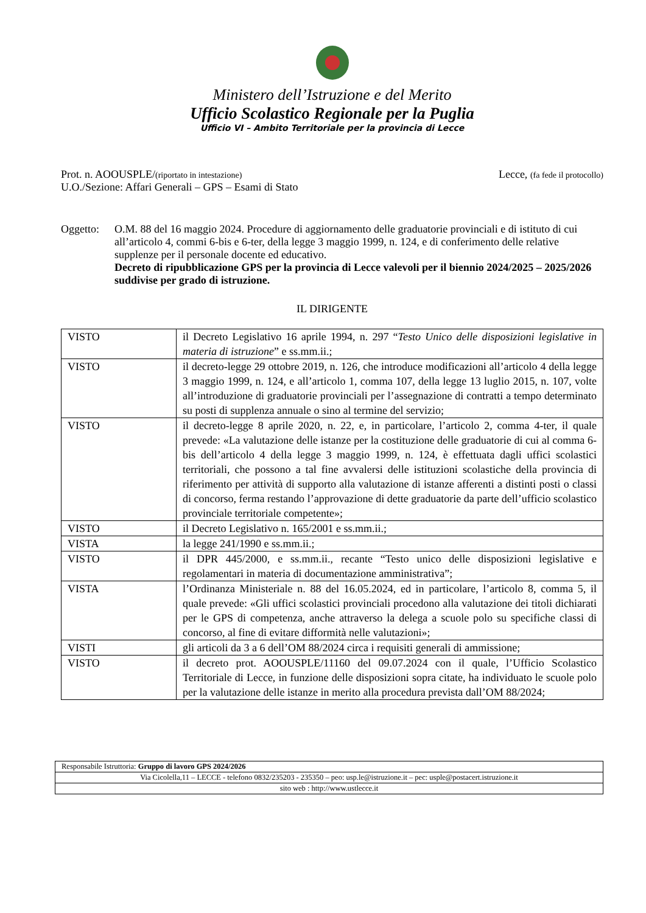Ministero dell’Istruzione e del Merito
Ufficio Scolastico Regionale per la Puglia
Ufficio VI – Ambito Territoriale per la provincia di Lecce
Prot. n. AOOUSPLE/(riportato in intestazione)
U.O./Sezione: Affari Generali – GPS – Esami di Stato
Lecce, (fa fede il protocollo)
Oggetto: O.M. 88 del 16 maggio 2024. Procedure di aggiornamento delle graduatorie provinciali e di istituto di cui all’articolo 4, commi 6-bis e 6-ter, della legge 3 maggio 1999, n. 124, e di conferimento delle relative supplenze per il personale docente ed educativo.
Decreto di ripubblicazione GPS per la provincia di Lecce valevoli per il biennio 2024/2025 – 2025/2026 suddivise per grado di istruzione.
IL DIRIGENTE
| VISTO | il Decreto Legislativo 16 aprile 1994, n. 297 “ Testo Unico delle disposizioni legislative in materia di istruzione ” e ss.mm.ii.; |
| VISTO | il decreto-legge 29 ottobre 2019, n. 126, che introduce modificazioni all’articolo 4 della legge 3 maggio 1999, n. 124, e all’articolo 1, comma 107, della legge 13 luglio 2015, n. 107, volte all’introduzione di graduatorie provinciali per l’assegnazione di contratti a tempo determinato su posti di supplenza annuale o sino al termine del servizio; |
| VISTO | il decreto-legge 8 aprile 2020, n. 22, e, in particolare, l’articolo 2, comma 4-ter, il quale prevede: «La valutazione delle istanze per la costituzione delle graduatorie di cui al comma 6-bis dell’articolo 4 della legge 3 maggio 1999, n. 124, è effettuata dagli uffici scolastici territoriali, che possono a tal fine avvalersi delle istituzioni scolastiche della provincia di riferimento per attività di supporto alla valutazione di istanze afferenti a distinti posti o classi di concorso, ferma restando l’approvazione di dette graduatorie da parte dell’ufficio scolastico provinciale territoriale competente»; |
| VISTO | il Decreto Legislativo n. 165/2001 e ss.mm.ii.; |
| VISTA | la legge 241/1990 e ss.mm.ii.; |
| VISTO | il DPR 445/2000, e ss.mm.ii., recante “Testo unico delle disposizioni legislative e regolamentari in materia di documentazione amministrativa”; |
| VISTA | l’Ordinanza Ministeriale n. 88 del 16.05.2024, ed in particolare, l’articolo 8, comma 5, il quale prevede: «Gli uffici scolastici provinciali procedono alla valutazione dei titoli dichiarati per le GPS di competenza, anche attraverso la delega a scuole polo su specifiche classi di concorso, al fine di evitare difformità nelle valutazioni»; |
| VISTI | gli articoli da 3 a 6 dell’OM 88/2024 circa i requisiti generali di ammissione; |
| VISTO | il decreto prot. AOOUSPLE/11160 del 09.07.2024 con il quale, l’Ufficio Scolastico Territoriale di Lecce, in funzione delle disposizioni sopra citate, ha individuato le scuole polo per la valutazione delle istanze in merito alla procedura prevista dall’OM 88/2024; |
| Responsabile Istruttoria: Gruppo di lavoro GPS 2024/2026 |
| Via Cicolella,11 – LECCE - telefono 0832/235203 - 235350 – peo: usp.le@istruzione.it – pec: usple@postacert.istruzione.it |
| sito web : http://www.ustlecce.it |